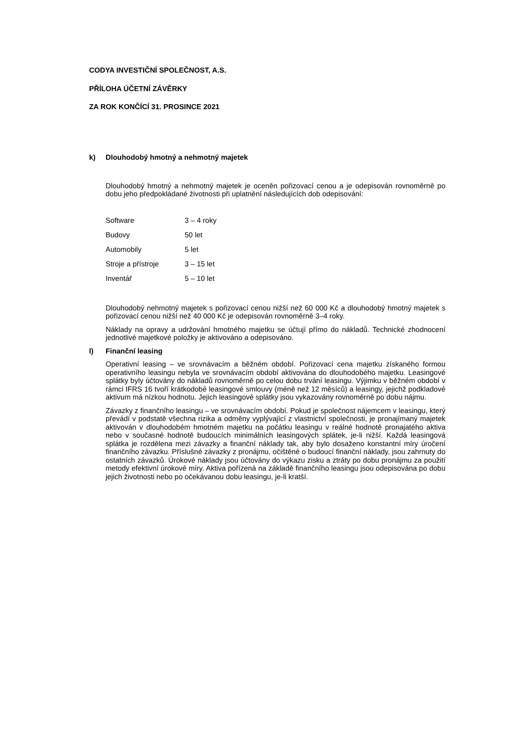CODYA INVESTIČNÍ SPOLEČNOST, A.S.
PŘÍLOHA ÚČETNÍ ZÁVĚRKY
ZA ROK KONČÍCÍ 31. PROSINCE 2021
k) Dlouhodobý hmotný a nehmotný majetek
Dlouhodobý hmotný a nehmotný majetek je oceněn pořizovací cenou a je odepisován rovnoměrně po dobu jeho předpokládané životnosti při uplatnění následujících dob odepisování:
| Software | 3 – 4 roky |
| Budovy | 50 let |
| Automobily | 5 let |
| Stroje a přístroje | 3 – 15 let |
| Inventář | 5 – 10 let |
Dlouhodobý nehmotný majetek s pořizovací cenou nižší než 60 000 Kč a dlouhodobý hmotný majetek s pořizovací cenou nižší než 40 000 Kč je odepisován rovnoměrně 3–4 roky.
Náklady na opravy a udržování hmotného majetku se účtují přímo do nákladů. Technické zhodnocení jednotlivé majetkové položky je aktivováno a odepisováno.
l) Finanční leasing
Operativní leasing – ve srovnávacím a běžném období. Pořizovací cena majetku získaného formou operativního leasingu nebyla ve srovnávacím období aktivována do dlouhodobého majetku. Leasingové splátky byly účtovány do nákladů rovnoměrně po celou dobu trvání leasingu. Výjimku v běžném období v rámci IFRS 16 tvoří krátkodobé leasingové smlouvy (méně než 12 měsíců) a leasingy, jejichž podkladové aktivum má nízkou hodnotu. Jejich leasingové splátky jsou vykazovány rovnoměrně po dobu nájmu.
Závazky z finančního leasingu – ve srovnávacím období. Pokud je společnost nájemcem v leasingu, který převádí v podstatě všechna rizika a odměny vyplývající z vlastnictví společnosti, je pronajímaný majetek aktivován v dlouhodobém hmotném majetku na počátku leasingu v reálné hodnotě pronajatého aktiva nebo v současné hodnotě budoucích minimálních leasingových splátek, je-li nižší. Každá leasingová splátka je rozdělena mezi závazky a finanční náklady tak, aby bylo dosaženo konstantní míry úročení finančního závazku. Příslušné závazky z pronájmu, očištěné o budoucí finanční náklady, jsou zahrnuty do ostatních závazků. Úrokové náklady jsou účtovány do výkazu zisku a ztráty po dobu pronájmu za použití metody efektivní úrokové míry. Aktiva pořízená na základě finančního leasingu jsou odepisována po dobu jejich životnosti nebo po očekávanou dobu leasingu, je-li kratší.